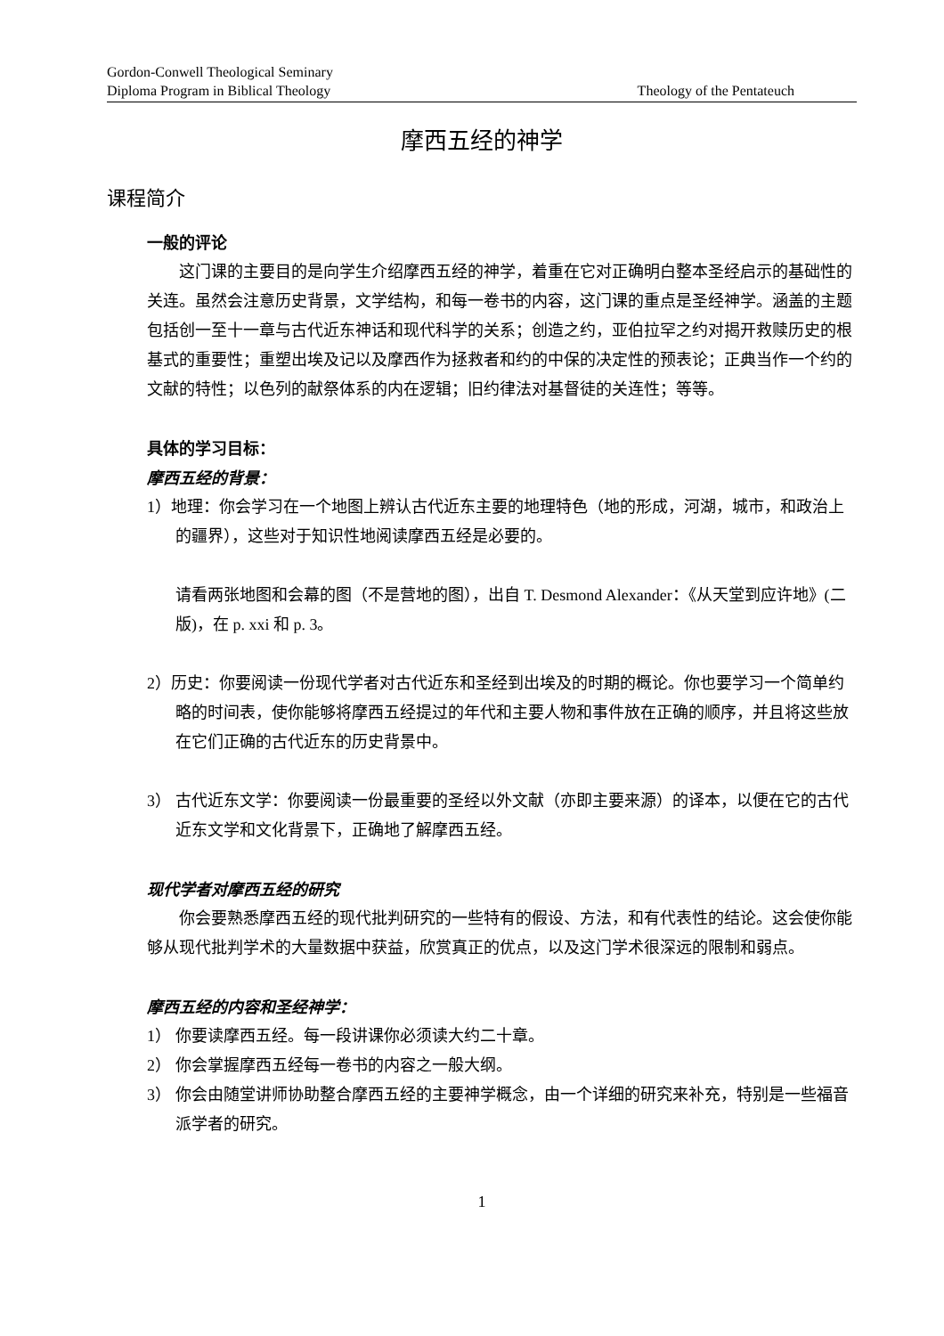Gordon-Conwell Theological Seminary
Diploma Program in Biblical Theology Theology of the Pentateuch
摩西五经的神学
课程简介
一般的评论
这门课的主要目的是向学生介绍摩西五经的神学，着重在它对正确明白整本圣经启示的基础性的关连。虽然会注意历史背景，文学结构，和每一卷书的内容，这门课的重点是圣经神学。涵盖的主题包括创一至十一章与古代近东神话和现代科学的关系；创造之约，亚伯拉罕之约对揭开救赎历史的根基式的重要性；重塑出埃及记以及摩西作为拯救者和约的中保的决定性的预表论；正典当作一个约的文献的特性；以色列的献祭体系的内在逻辑；旧约律法对基督徒的关连性；等等。
具体的学习目标：
摩西五经的背景：
1）地理：你会学习在一个地图上辨认古代近东主要的地理特色（地的形成，河湖，城市，和政治上的疆界），这些对于知识性地阅读摩西五经是必要的。
请看两张地图和会幕的图（不是营地的图），出自 T. Desmond Alexander：《从天堂到应许地》(二版)，在 p. xxi 和 p. 3。
2）历史：你要阅读一份现代学者对古代近东和圣经到出埃及的时期的概论。你也要学习一个简单约略的时间表，使你能够将摩西五经提过的年代和主要人物和事件放在正确的顺序，并且将这些放在它们正确的古代近东的历史背景中。
3） 古代近东文学：你要阅读一份最重要的圣经以外文献（亦即主要来源）的译本，以便在它的古代近东文学和文化背景下，正确地了解摩西五经。
现代学者对摩西五经的研究
你会要熟悉摩西五经的现代批判研究的一些特有的假设、方法，和有代表性的结论。这会使你能够从现代批判学术的大量数据中获益，欣赏真正的优点，以及这门学术很深远的限制和弱点。
摩西五经的内容和圣经神学：
1） 你要读摩西五经。每一段讲课你必须读大约二十章。
2） 你会掌握摩西五经每一卷书的内容之一般大纲。
3） 你会由随堂讲师协助整合摩西五经的主要神学概念，由一个详细的研究来补充，特别是一些福音派学者的研究。
1